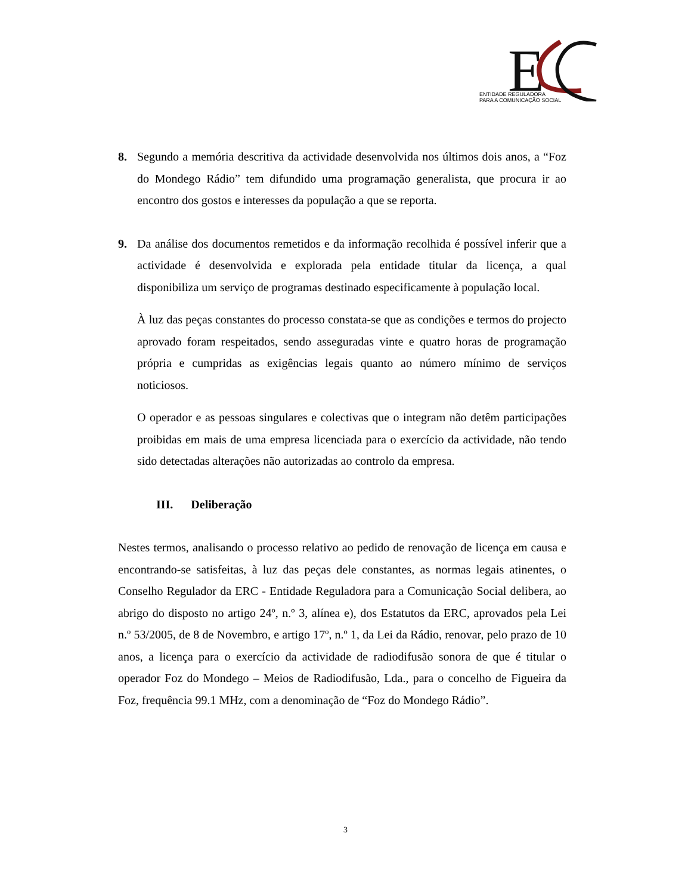E
ENTIDADE REGULADORA
PARA A COMUNICAÇÃO SOCIAL
8. Segundo a memória descritiva da actividade desenvolvida nos últimos dois anos, a “Foz do Mondego Rádio” tem difundido uma programação generalista, que procura ir ao encontro dos gostos e interesses da população a que se reporta.
9. Da análise dos documentos remetidos e da informação recolhida é possível inferir que a actividade é desenvolvida e explorada pela entidade titular da licença, a qual disponibiliza um serviço de programas destinado especificamente à população local.
À luz das peças constantes do processo constata-se que as condições e termos do projecto aprovado foram respeitados, sendo asseguradas vinte e quatro horas de programação própria e cumpridas as exigências legais quanto ao número mínimo de serviços noticiosos.
O operador e as pessoas singulares e colectivas que o integram não detêm participações proibidas em mais de uma empresa licenciada para o exercício da actividade, não tendo sido detectadas alterações não autorizadas ao controlo da empresa.
III. Deliberação
Nestes termos, analisando o processo relativo ao pedido de renovação de licença em causa e encontrando-se satisfeitas, à luz das peças dele constantes, as normas legais atinentes, o Conselho Regulador da ERC - Entidade Reguladora para a Comunicação Social delibera, ao abrigo do disposto no artigo 24º, n.º 3, alínea e), dos Estatutos da ERC, aprovados pela Lei n.º 53/2005, de 8 de Novembro, e artigo 17º, n.º 1, da Lei da Rádio, renovar, pelo prazo de 10 anos, a licença para o exercício da actividade de radiodifusão sonora de que é titular o operador Foz do Mondego – Meios de Radiodifusão, Lda., para o concelho de Figueira da Foz, frequência 99.1 MHz, com a denominação de “Foz do Mondego Rádio”.
3